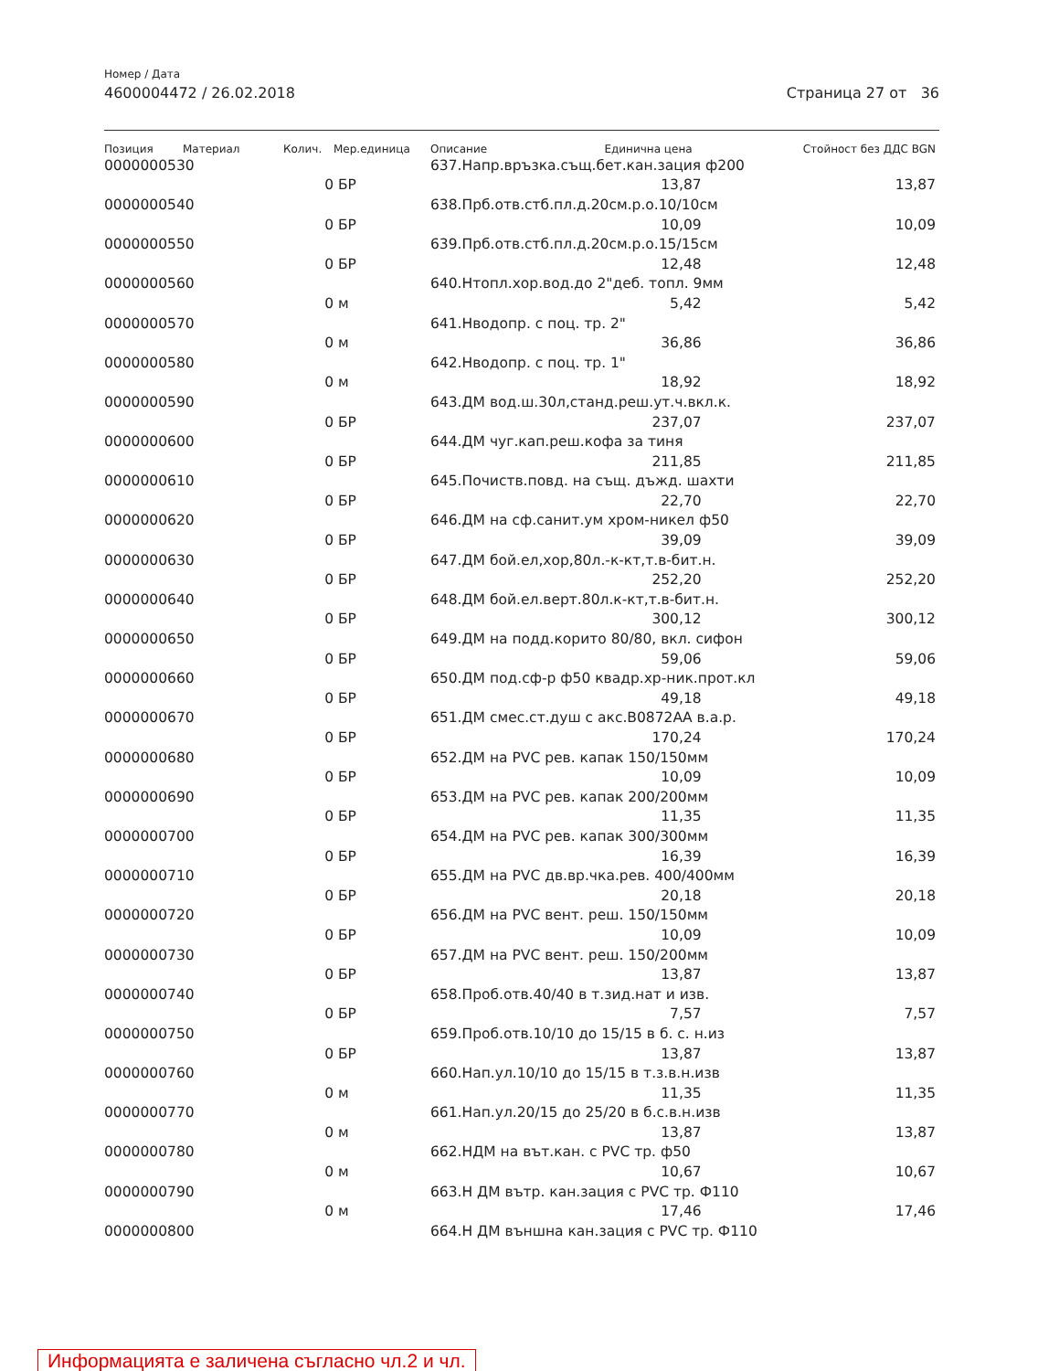Номер / Дата
4600004472 / 26.02.2018 Страница 27 от 36
| Позиция | Материал | Колич. | Мер.единица | Описание | Единична цена | Стойност без ДДС BGN |
| --- | --- | --- | --- | --- | --- | --- |
| 0000000530 | | | | 637.Напр.връзка.същ.бет.кан.зация ф200 | | |
| | | 0 | БР | | 13,87 | 13,87 |
| 0000000540 | | | | 638.Прб.отв.стб.пл.д.20см.р.о.10/10см | | |
| | | 0 | БР | | 10,09 | 10,09 |
| 0000000550 | | | | 639.Прб.отв.стб.пл.д.20см.р.о.15/15см | | |
| | | 0 | БР | | 12,48 | 12,48 |
| 0000000560 | | | | 640.Нтопл.хор.вод.до 2"деб. топл. 9мм | | |
| | | 0 | м | | 5,42 | 5,42 |
| 0000000570 | | | | 641.Нводопр. с поц. тр. 2" | | |
| | | 0 | м | | 36,86 | 36,86 |
| 0000000580 | | | | 642.Нводопр. с поц. тр. 1" | | |
| | | 0 | м | | 18,92 | 18,92 |
| 0000000590 | | | | 643.ДМ вод.ш.30л,станд.реш.ут.ч.вкл.к. | | |
| | | 0 | БР | | 237,07 | 237,07 |
| 0000000600 | | | | 644.ДМ чуг.кап.реш.кофа за тиня | | |
| | | 0 | БР | | 211,85 | 211,85 |
| 0000000610 | | | | 645.Почиств.повд. на същ. дъжд. шахти | | |
| | | 0 | БР | | 22,70 | 22,70 |
| 0000000620 | | | | 646.ДМ на сф.санит.ум хром-никел ф50 | | |
| | | 0 | БР | | 39,09 | 39,09 |
| 0000000630 | | | | 647.ДМ бой.ел,хор,80л.-к-кт,т.в-бит.н. | | |
| | | 0 | БР | | 252,20 | 252,20 |
| 0000000640 | | | | 648.ДМ бой.ел.верт.80л.к-кт,т.в-бит.н. | | |
| | | 0 | БР | | 300,12 | 300,12 |
| 0000000650 | | | | 649.ДМ на подд.корито 80/80, вкл. сифон | | |
| | | 0 | БР | | 59,06 | 59,06 |
| 0000000660 | | | | 650.ДМ под.сф-р ф50 квадр.хр-ник.прот.кл | | |
| | | 0 | БР | | 49,18 | 49,18 |
| 0000000670 | | | | 651.ДМ смес.ст.душ с акс.В0872АА в.а.р. | | |
| | | 0 | БР | | 170,24 | 170,24 |
| 0000000680 | | | | 652.ДМ на PVC рев. капак 150/150мм | | |
| | | 0 | БР | | 10,09 | 10,09 |
| 0000000690 | | | | 653.ДМ на PVC рев. капак 200/200мм | | |
| | | 0 | БР | | 11,35 | 11,35 |
| 0000000700 | | | | 654.ДМ на PVC рев. капак 300/300мм | | |
| | | 0 | БР | | 16,39 | 16,39 |
| 0000000710 | | | | 655.ДМ на PVC дв.вр.чка.рев. 400/400мм | | |
| | | 0 | БР | | 20,18 | 20,18 |
| 0000000720 | | | | 656.ДМ на PVC вент. реш. 150/150мм | | |
| | | 0 | БР | | 10,09 | 10,09 |
| 0000000730 | | | | 657.ДМ на PVC вент. реш. 150/200мм | | |
| | | 0 | БР | | 13,87 | 13,87 |
| 0000000740 | | | | 658.Проб.отв.40/40 в т.зид.нат и изв. | | |
| | | 0 | БР | | 7,57 | 7,57 |
| 0000000750 | | | | 659.Проб.отв.10/10 до 15/15 в б. с. н.из | | |
| | | 0 | БР | | 13,87 | 13,87 |
| 0000000760 | | | | 660.Нап.ул.10/10 до 15/15 в т.з.в.н.изв | | |
| | | 0 | м | | 11,35 | 11,35 |
| 0000000770 | | | | 661.Нап.ул.20/15 до 25/20 в б.с.в.н.изв | | |
| | | 0 | м | | 13,87 | 13,87 |
| 0000000780 | | | | 662.НДМ на вът.кан. с PVC тр. ф50 | | |
| | | 0 | м | | 10,67 | 10,67 |
| 0000000790 | | | | 663.Н ДМ вътр. кан.зация с PVC тр. Ф110 | | |
| | | 0 | м | | 17,46 | 17,46 |
| 0000000800 | | | | 664.Н ДМ външна кан.зация с PVC тр. Ф110 | | |
Информацията е заличена съгласно чл.2 и чл.